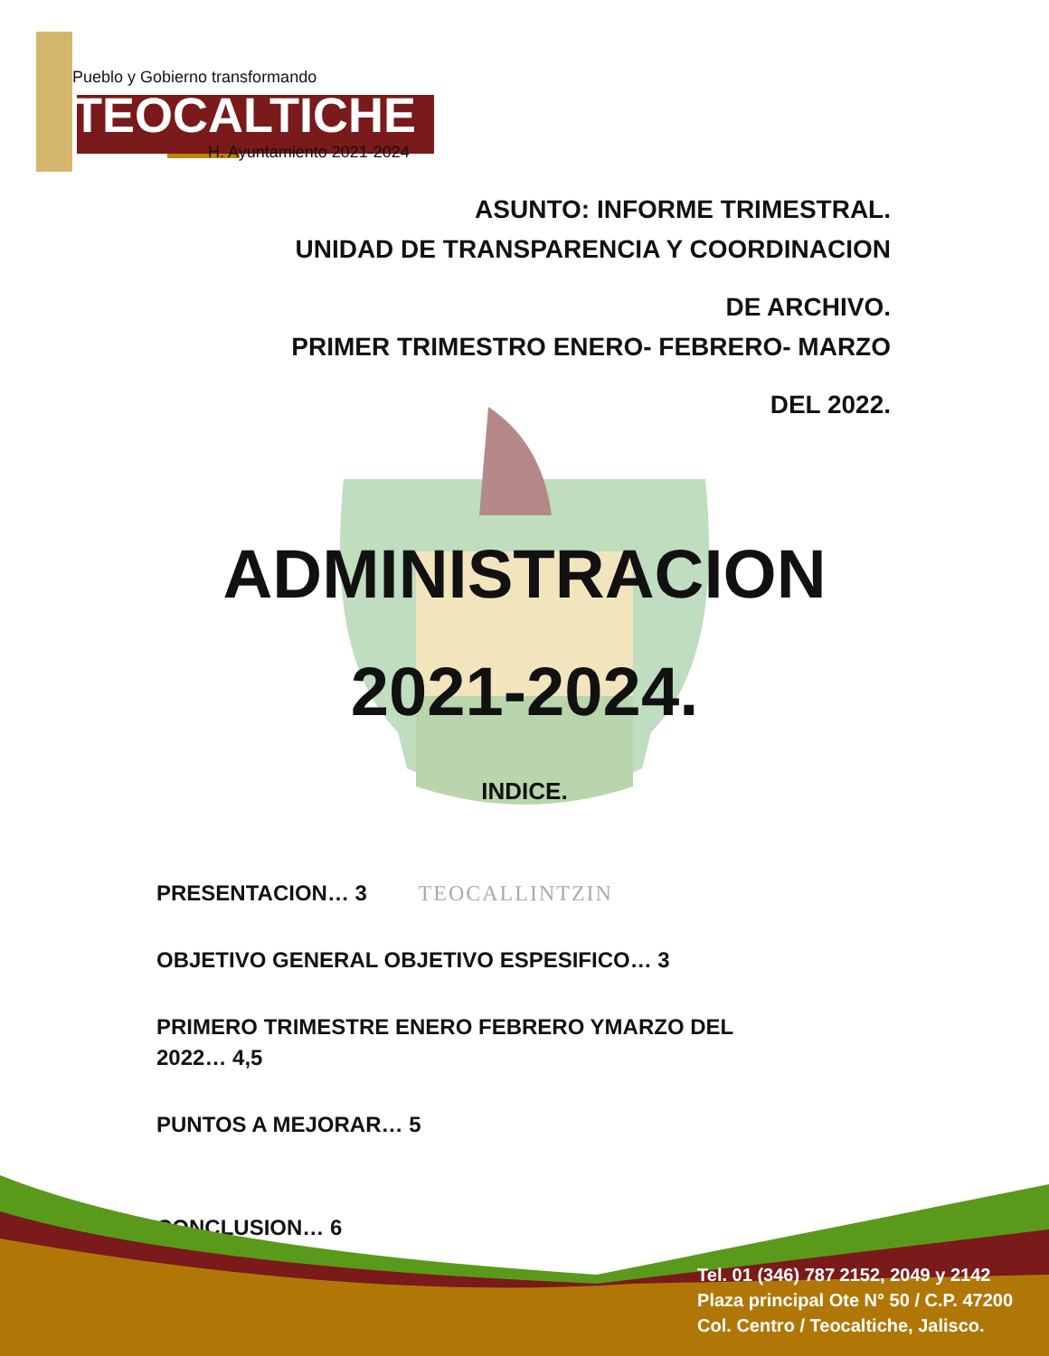Pueblo y Gobierno transformando
TEOCALTICHE
H. Ayuntamiento 2021-2024
ASUNTO: INFORME TRIMESTRAL.
UNIDAD DE TRANSPARENCIA Y COORDINACION
DE ARCHIVO.
PRIMER TRIMESTRO ENERO- FEBRERO- MARZO
DEL 2022.
ADMINISTRACION
2021-2024.
INDICE.
PRESENTACION… 3 TEOCALLINTZIN
OBJETIVO GENERAL OBJETIVO ESPESIFICO… 3
PRIMERO TRIMESTRE ENERO FEBRERO YMARZO DEL 2022… 4,5
PUNTOS A MEJORAR… 5
CONCLUSION… 6
Tel. 01 (346) 787 2152, 2049 y 2142
Plaza principal Ote N° 50 / C.P. 47200
Col. Centro / Teocaltiche, Jalisco.